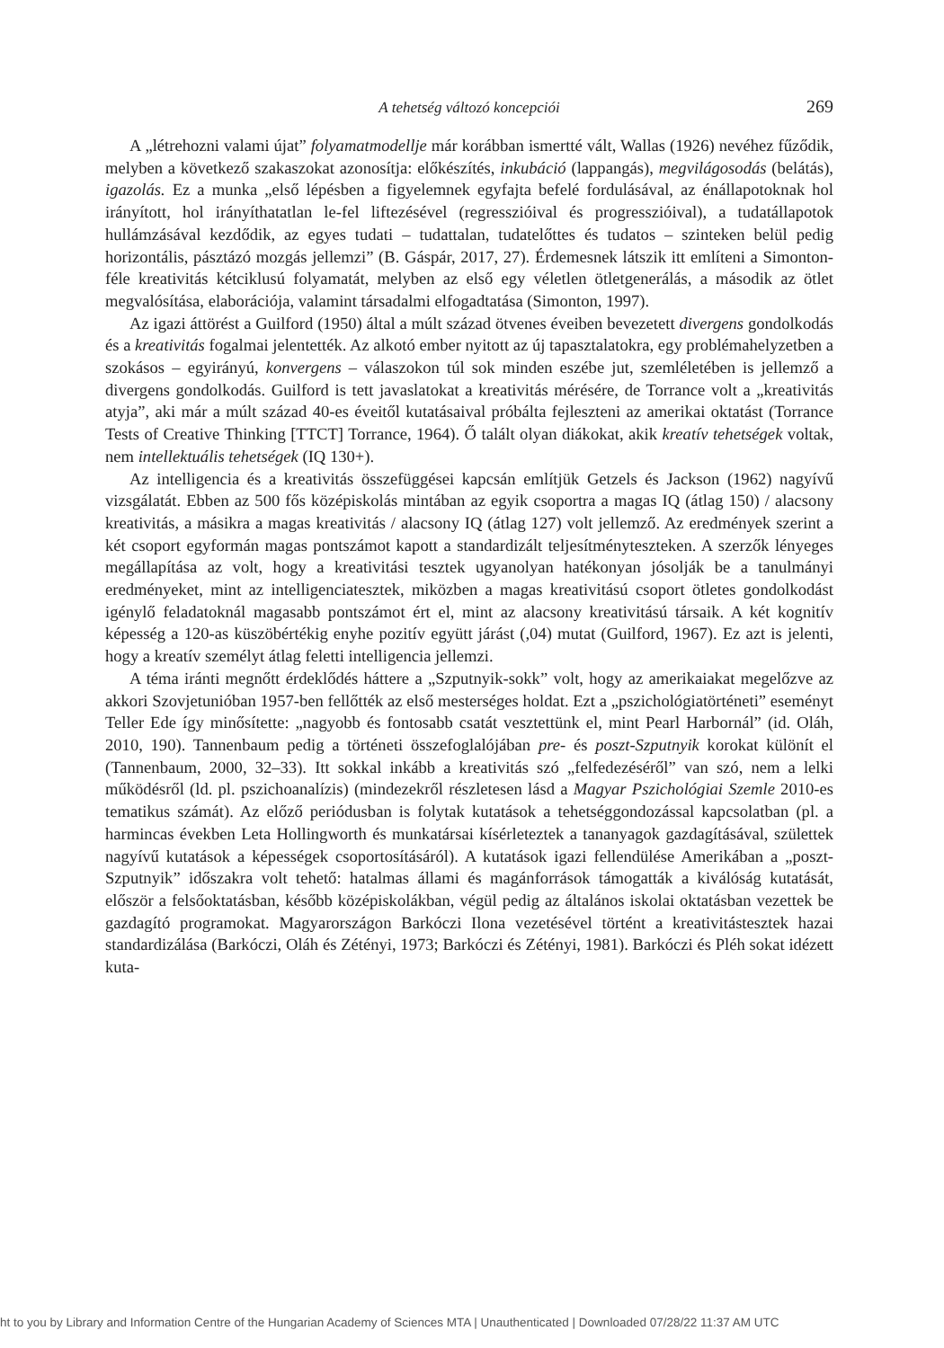A tehetség változó koncepciói 269
A „létrehozni valami újat” folyamatmodellje már korábban ismertté vált, Wallas (1926) nevéhez fűződik, melyben a következő szakaszokat azonosítja: előkészítés, inkubáció (lappangás), megvilágosodás (belátás), igazolás. Ez a munka „első lépésben a figyelemnek egyfajta befelé fordulásával, az énállapotoknak hol irányított, hol irányíthatatlan le-fel liftezésével (regresszióival és progresszióival), a tudatállapotok hullámzásával kezdődik, az egyes tudati – tudattalan, tudatelőttes és tudatos – szinteken belül pedig horizontális, pásztázó mozgás jellemzi” (B. Gáspár, 2017, 27). Érdemesnek látszik itt említeni a Simonton-féle kreativitás kétciklusú folyamatát, melyben az első egy véletlen ötletgenerálás, a második az ötlet megvalósítása, elaborációja, valamint társadalmi elfogadtatása (Simonton, 1997).
Az igazi áttörést a Guilford (1950) által a múlt század ötvenes éveiben bevezetett divergens gondolkodás és a kreativitás fogalmai jelentették. Az alkotó ember nyitott az új tapasztalatokra, egy problémahelyzetben a szokásos – egyirányú, konvergens – válaszokon túl sok minden eszébe jut, szemléletében is jellemző a divergens gondolkodás. Guilford is tett javaslatokat a kreativitás mérésére, de Torrance volt a „kreativitás atyja”, aki már a múlt század 40-es éveitől kutatásaival próbálta fejleszteni az amerikai oktatást (Torrance Tests of Creative Thinking [TTCT] Torrance, 1964). Ő talált olyan diákokat, akik kreatív tehetségek voltak, nem intellektuális tehetségek (IQ 130+).
Az intelligencia és a kreativitás összefüggései kapcsán említjük Getzels és Jackson (1962) nagyívű vizsgálatát. Ebben az 500 fős középiskolás mintában az egyik csoportra a magas IQ (átlag 150) / alacsony kreativitás, a másikra a magas kreativitás / alacsony IQ (átlag 127) volt jellemző. Az eredmények szerint a két csoport egyformán magas pontszámot kapott a standardizált teljesítményteszteken. A szerzők lényeges megállapítása az volt, hogy a kreativitási tesztek ugyanolyan hatékonyan jósolják be a tanulmányi eredményeket, mint az intelligenciatesztek, miközben a magas kreativitású csoport ötletes gondolkodást igénylő feladatoknál magasabb pontszámot ért el, mint az alacsony kreativitású társaik. A két kognitív képesség a 120-as küszöbértékig enyhe pozitív együtt járást (,04) mutat (Guilford, 1967). Ez azt is jelenti, hogy a kreatív személyt átlag feletti intelligencia jellemzi.
A téma iránti megnőtt érdeklődés háttere a „Szputnyik-sokk” volt, hogy az amerikaiakat megelőzve az akkori Szovjetunióban 1957-ben fellőtték az első mesterséges holdat. Ezt a „pszichológiatörténeti” eseményt Teller Ede így minősítette: „nagyobb és fontosabb csatát vesztettünk el, mint Pearl Harbornál” (id. Oláh, 2010, 190). Tannenbaum pedig a történeti összefoglalójában pre- és poszt-Szputnyik korokat különít el (Tannenbaum, 2000, 32–33). Itt sokkal inkább a kreativitás szó „felfedezéséről” van szó, nem a lelki működésről (ld. pl. pszichoanalízis) (mindezekről részletesen lásd a Magyar Pszichológiai Szemle 2010-es tematikus számát). Az előző periódusban is folytak kutatások a tehetséggondozással kapcsolatban (pl. a harmincas években Leta Hollingworth és munkatársai kísérleteztek a tananyagok gazdagításával, születtek nagyívű kutatások a képességek csoportosításáról). A kutatások igazi fellendülése Amerikában a „poszt-Szputnyik” időszakra volt tehető: hatalmas állami és magánforrások támogatták a kiválóság kutatását, először a felsőoktatásban, később középiskolákban, végül pedig az általános iskolai oktatásban vezettek be gazdagító programokat. Magyarországon Barkóczi Ilona vezetésével történt a kreativitástesztek hazai standardizálása (Barkóczi, Oláh és Zétényi, 1973; Barkóczi és Zétényi, 1981). Barkóczi és Pléh sokat idézett kuta-
ht to you by Library and Information Centre of the Hungarian Academy of Sciences MTA | Unauthenticated | Downloaded 07/28/22 11:37 AM UTC